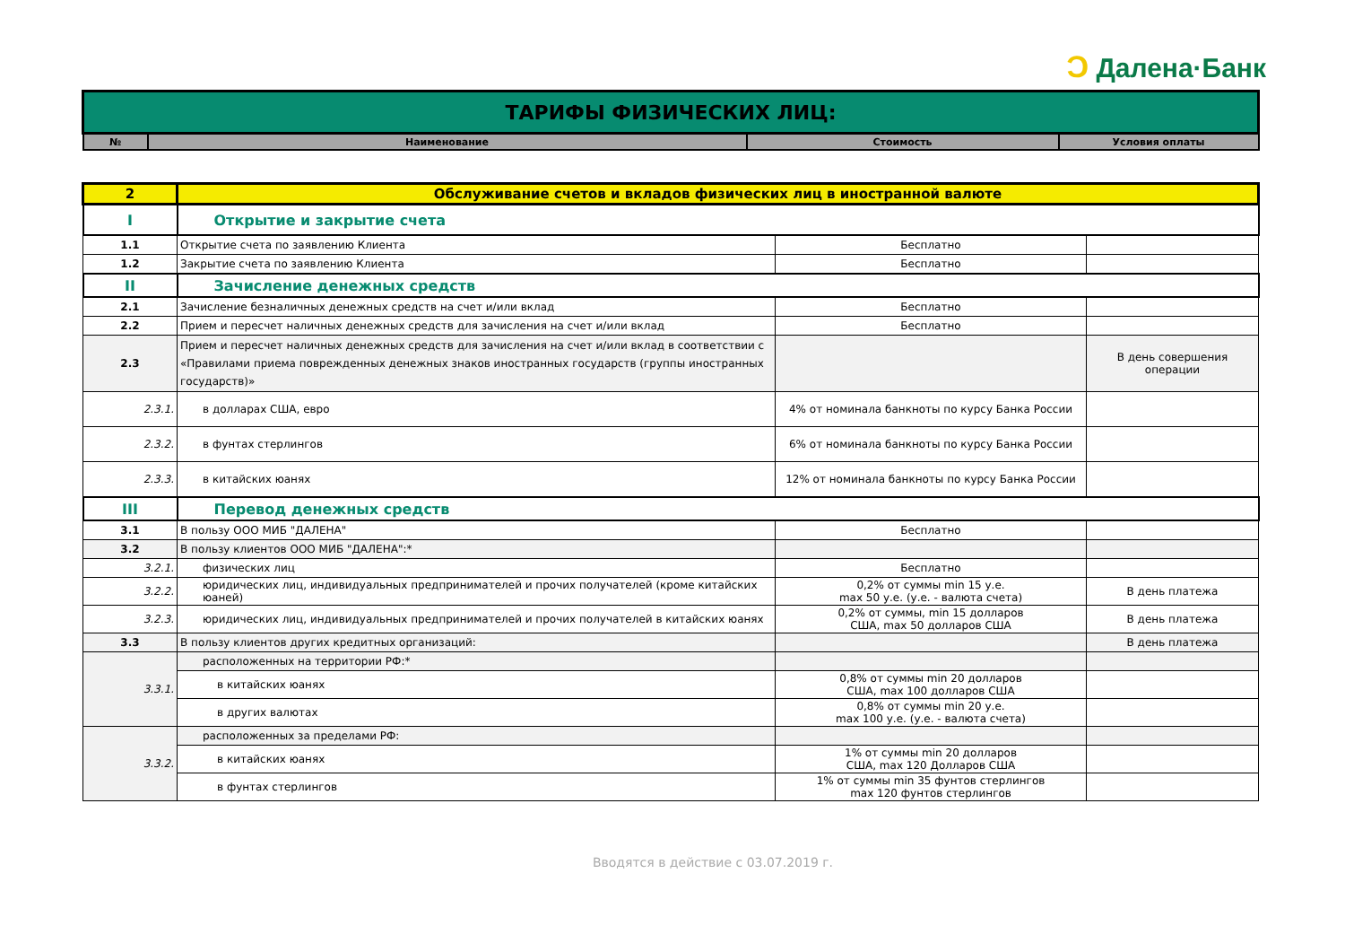Ɔ Далена·Банк
| ТАРИФЫ ФИЗИЧЕСКИХ ЛИЦ: | | | |
| № | Наименование | Стоимость | Условия оплаты |
| 2 | Обслуживание счетов и вкладов физических лиц в иностранной валюте | | |
| I | Открытие и закрытие счета | | |
| 1.1 | Открытие счета по заявлению Клиента | Бесплатно | |
| 1.2 | Закрытие счета по заявлению Клиента | Бесплатно | |
| II | Зачисление денежных средств | | |
| 2.1 | Зачисление безналичных денежных средств на счет и/или вклад | Бесплатно | |
| 2.2 | Прием и пересчет наличных денежных средств для зачисления на счет и/или вклад | Бесплатно | |
| 2.3 | Прием и пересчет наличных денежных средств для зачисления на счет и/или вклад в соответствии с «Правилами приема поврежденных денежных знаков иностранных государств (группы иностранных государств)» | | В день совершения операции |
| 2.3.1. | в долларах США, евро | 4% от номинала банкноты по курсу Банка России | |
| 2.3.2. | в фунтах стерлингов | 6% от номинала банкноты по курсу Банка России | |
| 2.3.3. | в китайских юанях | 12% от номинала банкноты по курсу Банка России | |
| III | Перевод денежных средств | | |
| 3.1 | В пользу ООО МИБ "ДАЛЕНА" | Бесплатно | |
| 3.2 | В пользу клиентов ООО МИБ "ДАЛЕНА":* | | |
| 3.2.1. | физических лиц | Бесплатно | |
| 3.2.2. | юридических лиц, индивидуальных предпринимателей и прочих получателей (кроме китайских юаней) | 0,2% от суммы min 15 у.е. max 50 у.е. (у.е. - валюта счета) | В день платежа |
| 3.2.3. | юридических лиц, индивидуальных предпринимателей и прочих получателей в китайских юанях | 0,2% от суммы, min 15 долларов США, max 50 долларов США | В день платежа |
| 3.3 | В пользу клиентов других кредитных организаций: | | В день платежа |
| 3.3.1. | расположенных на территории РФ:* | | |
| | в китайских юанях | 0,8% от суммы min 20 долларов США, max 100 долларов США | |
| | в других валютах | 0,8% от суммы min 20 у.е. max 100 у.е. (у.е. - валюта счета) | |
| 3.3.2. | расположенных за пределами РФ: | | |
| | в китайских юанях | 1% от суммы min 20 долларов США, max 120 Долларов США | |
| | в фунтах стерлингов | 1% от суммы min 35 фунтов стерлингов max 120 фунтов стерлингов | |
Вводятся в действие с 03.07.2019 г.